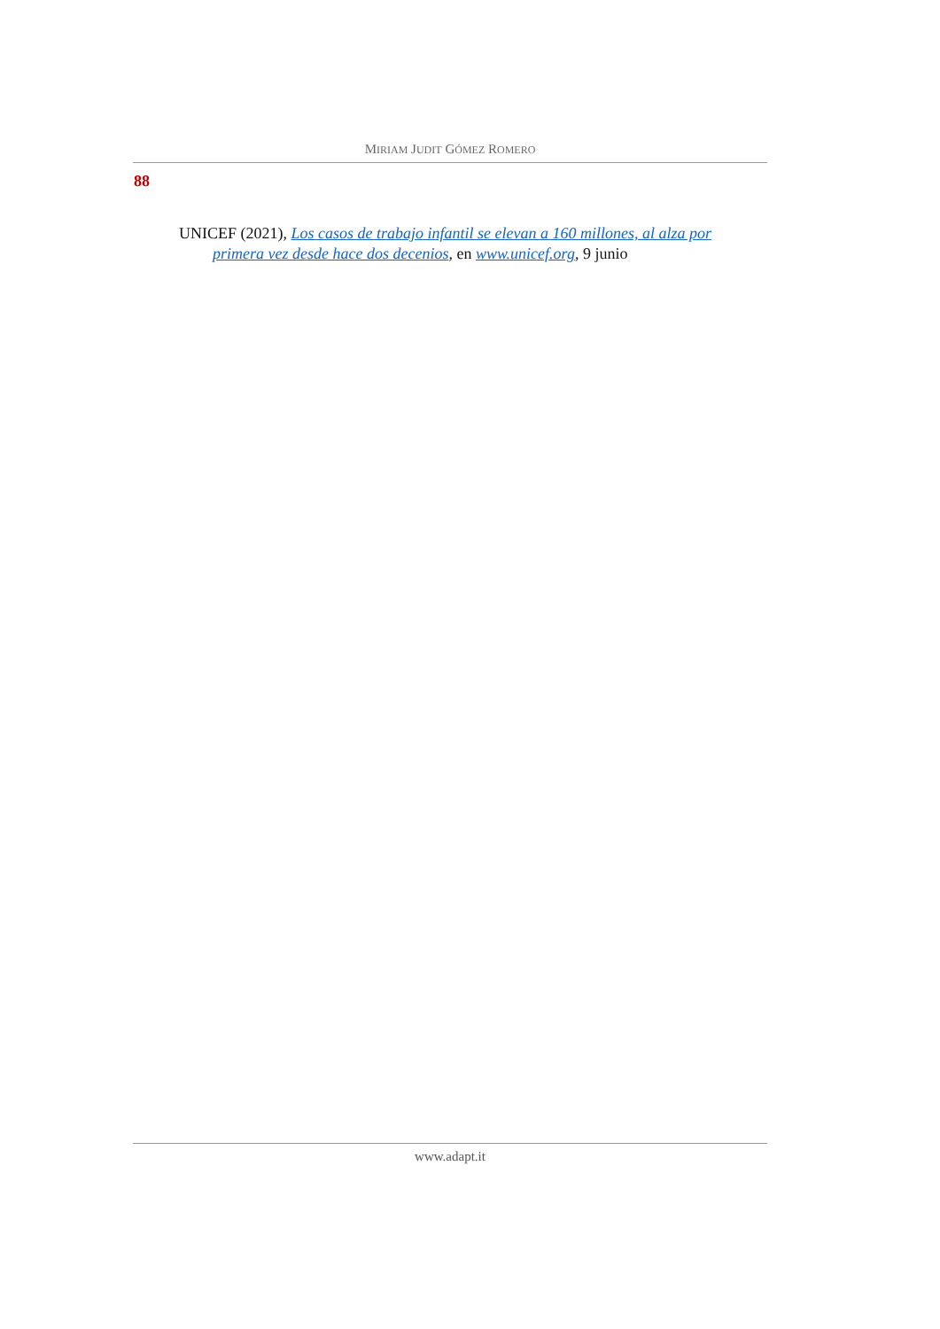MIRIAM JUDIT GÓMEZ ROMERO
88
UNICEF (2021), Los casos de trabajo infantil se elevan a 160 millones, al alza por primera vez desde hace dos decenios, en www.unicef.org, 9 junio
www.adapt.it